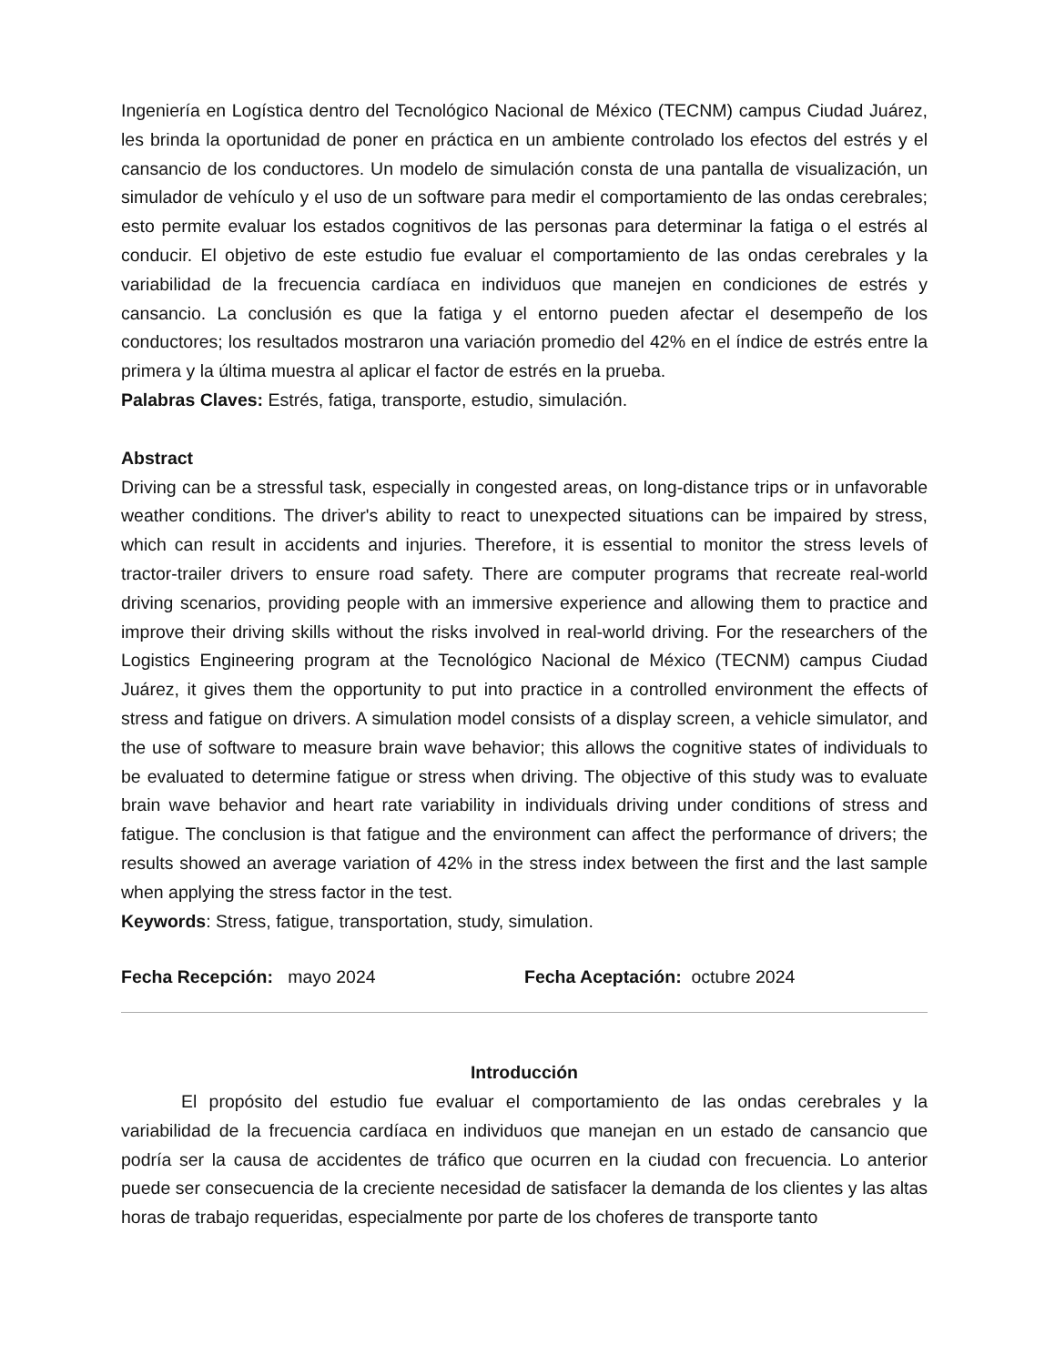Ingeniería en Logística dentro del Tecnológico Nacional de México (TECNM) campus Ciudad Juárez, les brinda la oportunidad de poner en práctica en un ambiente controlado los efectos del estrés y el cansancio de los conductores. Un modelo de simulación consta de una pantalla de visualización, un simulador de vehículo y el uso de un software para medir el comportamiento de las ondas cerebrales; esto permite evaluar los estados cognitivos de las personas para determinar la fatiga o el estrés al conducir. El objetivo de este estudio fue evaluar el comportamiento de las ondas cerebrales y la variabilidad de la frecuencia cardíaca en individuos que manejen en condiciones de estrés y cansancio. La conclusión es que la fatiga y el entorno pueden afectar el desempeño de los conductores; los resultados mostraron una variación promedio del 42% en el índice de estrés entre la primera y la última muestra al aplicar el factor de estrés en la prueba.
Palabras Claves: Estrés, fatiga, transporte, estudio, simulación.
Abstract
Driving can be a stressful task, especially in congested areas, on long-distance trips or in unfavorable weather conditions. The driver's ability to react to unexpected situations can be impaired by stress, which can result in accidents and injuries. Therefore, it is essential to monitor the stress levels of tractor-trailer drivers to ensure road safety. There are computer programs that recreate real-world driving scenarios, providing people with an immersive experience and allowing them to practice and improve their driving skills without the risks involved in real-world driving. For the researchers of the Logistics Engineering program at the Tecnológico Nacional de México (TECNM) campus Ciudad Juárez, it gives them the opportunity to put into practice in a controlled environment the effects of stress and fatigue on drivers. A simulation model consists of a display screen, a vehicle simulator, and the use of software to measure brain wave behavior; this allows the cognitive states of individuals to be evaluated to determine fatigue or stress when driving. The objective of this study was to evaluate brain wave behavior and heart rate variability in individuals driving under conditions of stress and fatigue. The conclusion is that fatigue and the environment can affect the performance of drivers; the results showed an average variation of 42% in the stress index between the first and the last sample when applying the stress factor in the test.
Keywords: Stress, fatigue, transportation, study, simulation.
Fecha Recepción: mayo 2024 Fecha Aceptación: octubre 2024
Introducción
El propósito del estudio fue evaluar el comportamiento de las ondas cerebrales y la variabilidad de la frecuencia cardíaca en individuos que manejan en un estado de cansancio que podría ser la causa de accidentes de tráfico que ocurren en la ciudad con frecuencia. Lo anterior puede ser consecuencia de la creciente necesidad de satisfacer la demanda de los clientes y las altas horas de trabajo requeridas, especialmente por parte de los choferes de transporte tanto